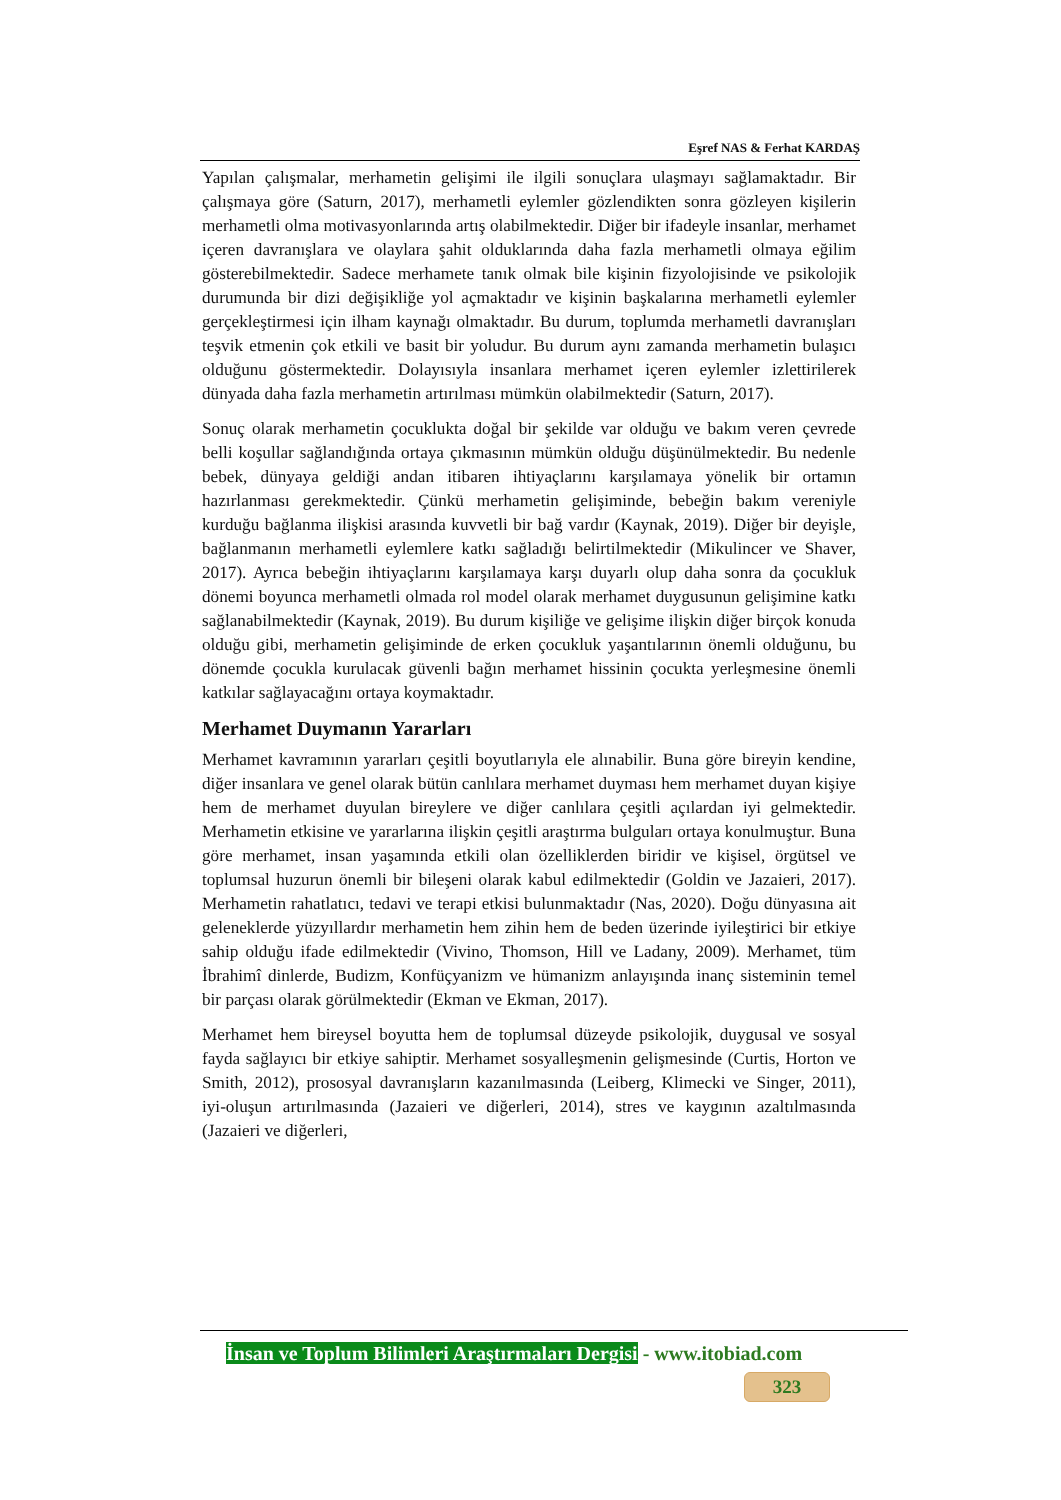Eşref NAS & Ferhat KARDAŞ
Yapılan çalışmalar, merhametin gelişimi ile ilgili sonuçlara ulaşmayı sağlamaktadır. Bir çalışmaya göre (Saturn, 2017), merhametli eylemler gözlendikten sonra gözleyen kişilerin merhametli olma motivasyonlarında artış olabilmektedir. Diğer bir ifadeyle insanlar, merhamet içeren davranışlara ve olaylara şahit olduklarında daha fazla merhametli olmaya eğilim gösterebilmektedir. Sadece merhamete tanık olmak bile kişinin fizyolojisinde ve psikolojik durumunda bir dizi değişikliğe yol açmaktadır ve kişinin başkalarına merhametli eylemler gerçekleştirmesi için ilham kaynağı olmaktadır. Bu durum, toplumda merhametli davranışları teşvik etmenin çok etkili ve basit bir yoludur. Bu durum aynı zamanda merhametin bulaşıcı olduğunu göstermektedir. Dolayısıyla insanlara merhamet içeren eylemler izlettirilerek dünyada daha fazla merhametin artırılması mümkün olabilmektedir (Saturn, 2017).
Sonuç olarak merhametin çocuklukta doğal bir şekilde var olduğu ve bakım veren çevrede belli koşullar sağlandığında ortaya çıkmasının mümkün olduğu düşünülmektedir. Bu nedenle bebek, dünyaya geldiği andan itibaren ihtiyaçlarını karşılamaya yönelik bir ortamın hazırlanması gerekmektedir. Çünkü merhametin gelişiminde, bebeğin bakım vereniyle kurduğu bağlanma ilişkisi arasında kuvvetli bir bağ vardır (Kaynak, 2019). Diğer bir deyişle, bağlanmanın merhametli eylemlere katkı sağladığı belirtilmektedir (Mikulincer ve Shaver, 2017). Ayrıca bebeğin ihtiyaçlarını karşılamaya karşı duyarlı olup daha sonra da çocukluk dönemi boyunca merhametli olmada rol model olarak merhamet duygusunun gelişimine katkı sağlanabilmektedir (Kaynak, 2019). Bu durum kişiliğe ve gelişime ilişkin diğer birçok konuda olduğu gibi, merhametin gelişiminde de erken çocukluk yaşantılarının önemli olduğunu, bu dönemde çocukla kurulacak güvenli bağın merhamet hissinin çocukta yerleşmesine önemli katkılar sağlayacağını ortaya koymaktadır.
Merhamet Duymanın Yararları
Merhamet kavramının yararları çeşitli boyutlarıyla ele alınabilir. Buna göre bireyin kendine, diğer insanlara ve genel olarak bütün canlılara merhamet duyması hem merhamet duyan kişiye hem de merhamet duyulan bireylere ve diğer canlılara çeşitli açılardan iyi gelmektedir. Merhametin etkisine ve yararlarına ilişkin çeşitli araştırma bulguları ortaya konulmuştur. Buna göre merhamet, insan yaşamında etkili olan özelliklerden biridir ve kişisel, örgütsel ve toplumsal huzurun önemli bir bileşeni olarak kabul edilmektedir (Goldin ve Jazaieri, 2017). Merhametin rahatlatıcı, tedavi ve terapi etkisi bulunmaktadır (Nas, 2020). Doğu dünyasına ait geleneklerde yüzyıllardır merhametin hem zihin hem de beden üzerinde iyileştirici bir etkiye sahip olduğu ifade edilmektedir (Vivino, Thomson, Hill ve Ladany, 2009). Merhamet, tüm İbrahimî dinlerde, Budizm, Konfüçyanizm ve hümanizm anlayışında inanç sisteminin temel bir parçası olarak görülmektedir (Ekman ve Ekman, 2017).
Merhamet hem bireysel boyutta hem de toplumsal düzeyde psikolojik, duygusal ve sosyal fayda sağlayıcı bir etkiye sahiptir. Merhamet sosyalleşmenin gelişmesinde (Curtis, Horton ve Smith, 2012), prososyal davranışların kazanılmasında (Leiberg, Klimecki ve Singer, 2011), iyi-oluşun artırılmasında (Jazaieri ve diğerleri, 2014), stres ve kaygının azaltılmasında (Jazaieri ve diğerleri,
İnsan ve Toplum Bilimleri Araştırmaları Dergisi - www.itobiad.com
323